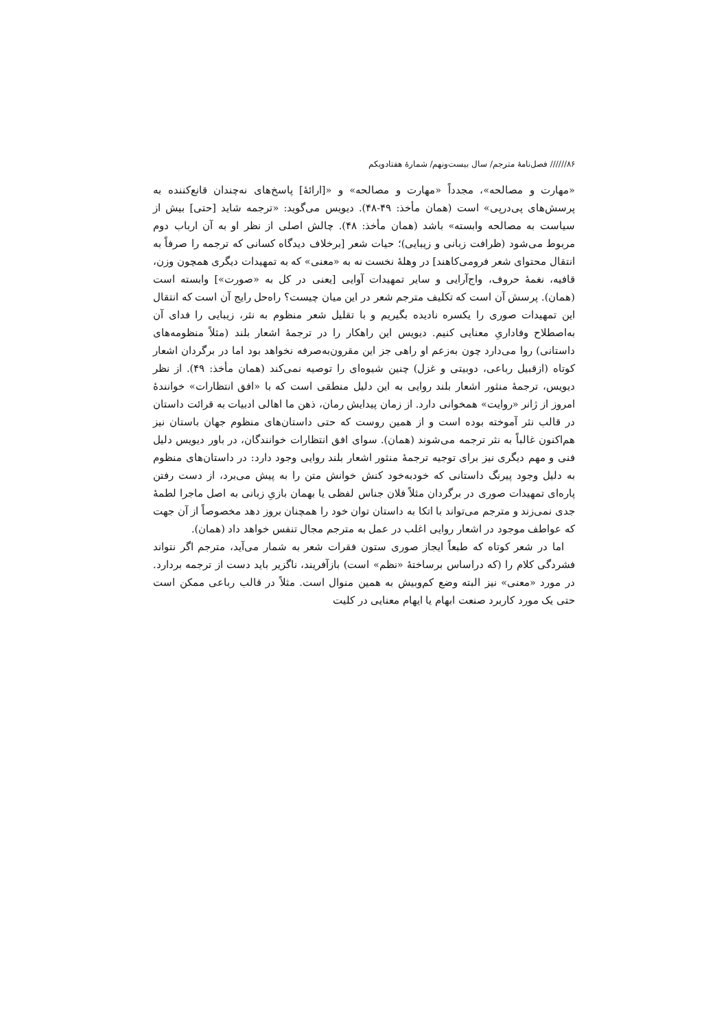۸۶////// فصل‌نامهٔ مترجم/ سال بیست‌ونهم/ شمارهٔ هفتادویکم
«مهارت و مصالحه»، مجدداً «مهارت و مصالحه» و «[ارائهٔ] پاسخ‌های نه‌چندان قانع‌کننده به پرسش‌های پی‌درپی» است (همان مأخذ: ۴۹-۴۸). دیویس می‌گوید: «ترجمه شاید [حتی] بیش از سیاست به مصالحه وابسته» باشد (همان مأخذ: ۴۸). چالش اصلی از نظر او به آن ارباب دوم مربوط می‌شود (ظرافت زبانی و زیبایی)؛ حیات شعر [برخلاف دیدگاه کسانی که ترجمه را صرفاً به انتقال محتوای شعر فرومی‌کاهند] در وهلهٔ نخست نه به «معنی» که به تمهیدات دیگری همچون وزن، قافیه، نغمهٔ حروف، واج‌آرایی و سایر تمهیدات آوایی [یعنی در کل به «صورت»] وابسته است (همان). پرسش آن است که تکلیف مترجم شعر در این میان چیست؟ راه‌حل رایج آن است که انتقال این تمهیدات صوری را یکسره نادیده بگیریم و با تقلیل شعر منظوم به نثر، زیبایی را فدای آن به‌اصطلاح وفاداریِ معنایی کنیم. دیویس این راهکار را در ترجمهٔ اشعار بلند (مثلاً منظومه‌های داستانی) روا می‌دارد چون به‌زعم او راهی جز این مقرون‌به‌صرفه نخواهد بود اما در برگردان اشعار کوتاه (ازقبیل رباعی، دوبیتی و غزل) چنین شیوه‌ای را توصیه نمی‌کند (همان مأخذ: ۴۹). از نظر دیویس، ترجمهٔ منثور اشعار بلند روایی به این دلیل منطقی است که با «افق انتظارات» خوانندهٔ امروز از ژانر «روایت» همخوانی دارد. از زمان پیدایش رمان، ذهن ما اهالی ادبیات به قرائت داستان در قالب نثر آموخته بوده است و از همین روست که حتی داستان‌های منظوم جهان باستان نیز هم‌اکنون غالباً به نثر ترجمه می‌شوند (همان). سوای افق انتظارات خوانندگان، در باور دیویس دلیل فنی و مهم دیگری نیز برای توجیه ترجمهٔ منثور اشعار بلند روایی وجود دارد: در داستان‌های منظوم به دلیل وجود پیرنگ داستانی که خودبه‌خود کنش خوانش متن را به پیش می‌برد، از دست رفتن پاره‌ای تمهیدات صوری در برگردان مثلاً فلان جناس لفظی یا بهمان بازیِ زبانی به اصل ماجرا لطمهٔ جدی نمی‌زند و مترجم می‌تواند با اتکا به داستان توان خود را همچنان بروز دهد مخصوصاً از آن جهت که عواطف موجود در اشعار روایی اغلب در عمل به مترجم مجال تنفس خواهد داد (همان).
اما در شعر کوتاه که طبعاً ایجاز صوری ستون فقرات شعر به شمار می‌آید، مترجم اگر نتواند فشردگی کلام را (که دراساس برساختهٔ «نظم» است) بازآفریند، ناگزیر باید دست از ترجمه بردارد. در مورد «معنی» نیز البته وضع کم‌وبیش به همین منوال است. مثلاً در قالب رباعی ممکن است حتی یک مورد کاربرد صنعت ابهام یا ایهام معنایی در کلیت